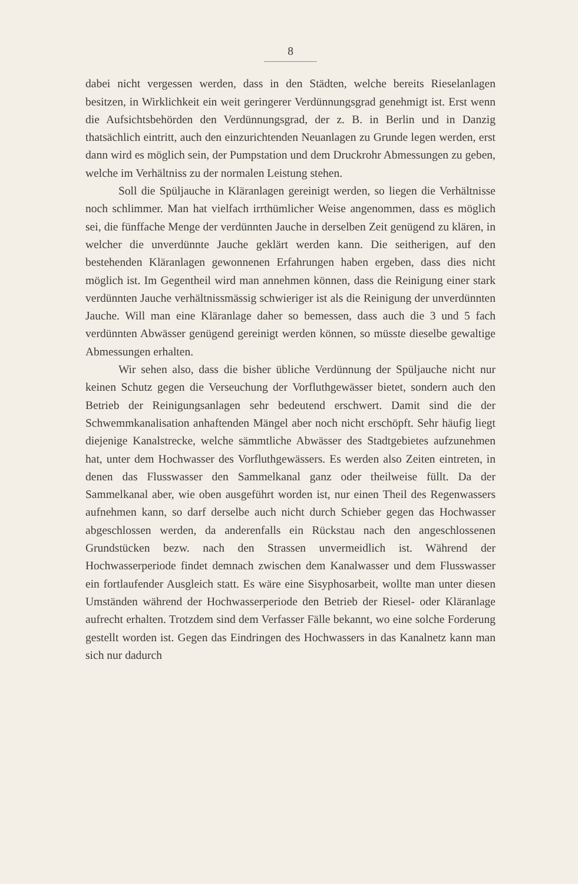8
dabei nicht vergessen werden, dass in den Städten, welche bereits Rieselanlagen besitzen, in Wirklichkeit ein weit geringerer Verdünnungsgrad genehmigt ist. Erst wenn die Aufsichtsbehörden den Verdünnungsgrad, der z. B. in Berlin und in Danzig thatsächlich eintritt, auch den einzurichtenden Neuanlagen zu Grunde legen werden, erst dann wird es möglich sein, der Pumpstation und dem Druckrohr Abmessungen zu geben, welche im Verhältniss zu der normalen Leistung stehen.
Soll die Spüljauche in Kläranlagen gereinigt werden, so liegen die Verhältnisse noch schlimmer. Man hat vielfach irrthümlicher Weise angenommen, dass es möglich sei, die fünffache Menge der verdünnten Jauche in derselben Zeit genügend zu klären, in welcher die unverdünnte Jauche geklärt werden kann. Die seitherigen, auf den bestehenden Kläranlagen gewonnenen Erfahrungen haben ergeben, dass dies nicht möglich ist. Im Gegentheil wird man annehmen können, dass die Reinigung einer stark verdünnten Jauche verhältnissmässig schwieriger ist als die Reinigung der unverdünnten Jauche. Will man eine Kläranlage daher so bemessen, dass auch die 3 und 5 fach verdünnten Abwässer genügend gereinigt werden können, so müsste dieselbe gewaltige Abmessungen erhalten.
Wir sehen also, dass die bisher übliche Verdünnung der Spüljauche nicht nur keinen Schutz gegen die Verseuchung der Vorfluthgewässer bietet, sondern auch den Betrieb der Reinigungsanlagen sehr bedeutend erschwert. Damit sind die der Schwemmkanalisation anhaftenden Mängel aber noch nicht erschöpft. Sehr häufig liegt diejenige Kanalstrecke, welche sämmtliche Abwässer des Stadtgebietes aufzunehmen hat, unter dem Hochwasser des Vorfluthgewässers. Es werden also Zeiten eintreten, in denen das Flusswasser den Sammelkanal ganz oder theilweise füllt. Da der Sammelkanal aber, wie oben ausgeführt worden ist, nur einen Theil des Regenwassers aufnehmen kann, so darf derselbe auch nicht durch Schieber gegen das Hochwasser abgeschlossen werden, da anderenfalls ein Rückstau nach den angeschlossenen Grundstücken bezw. nach den Strassen unvermeidlich ist. Während der Hochwasserperiode findet demnach zwischen dem Kanalwasser und dem Flusswasser ein fortlaufender Ausgleich statt. Es wäre eine Sisyphosarbeit, wollte man unter diesen Umständen während der Hochwasserperiode den Betrieb der Riesel- oder Kläranlage aufrecht erhalten. Trotzdem sind dem Verfasser Fälle bekannt, wo eine solche Forderung gestellt worden ist. Gegen das Eindringen des Hochwassers in das Kanalnetz kann man sich nur dadurch